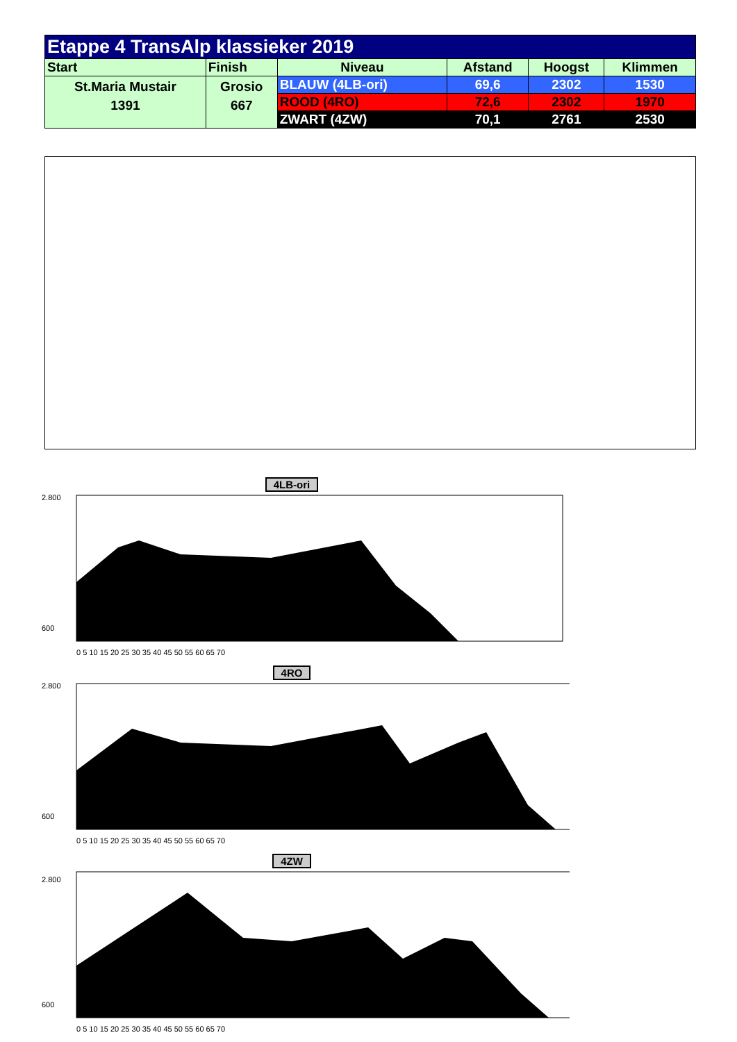| Etappe 4 TransAlp klassieker 2019 | | | | | |
| --- | --- | --- | --- | --- | --- |
| Start | Finish | Niveau | Afstand | Hoogst | Klimmen |
| St.Maria Mustair 1391 | Grosio 667 | BLAUW (4LB-ori) | 69,6 | 2302 | 1530 |
| | | ROOD (4RO) | 72,6 | 2302 | 1970 |
| | | ZWART (4ZW) | 70,1 | 2761 | 2530 |
4LB-ori
2.800
600
0 5 10 15 20 25 30 35 40 45 50 55 60 65 70
4RO
2.800
600
0 5 10 15 20 25 30 35 40 45 50 55 60 65 70
4ZW
2.800
600
0 5 10 15 20 25 30 35 40 45 50 55 60 65 70